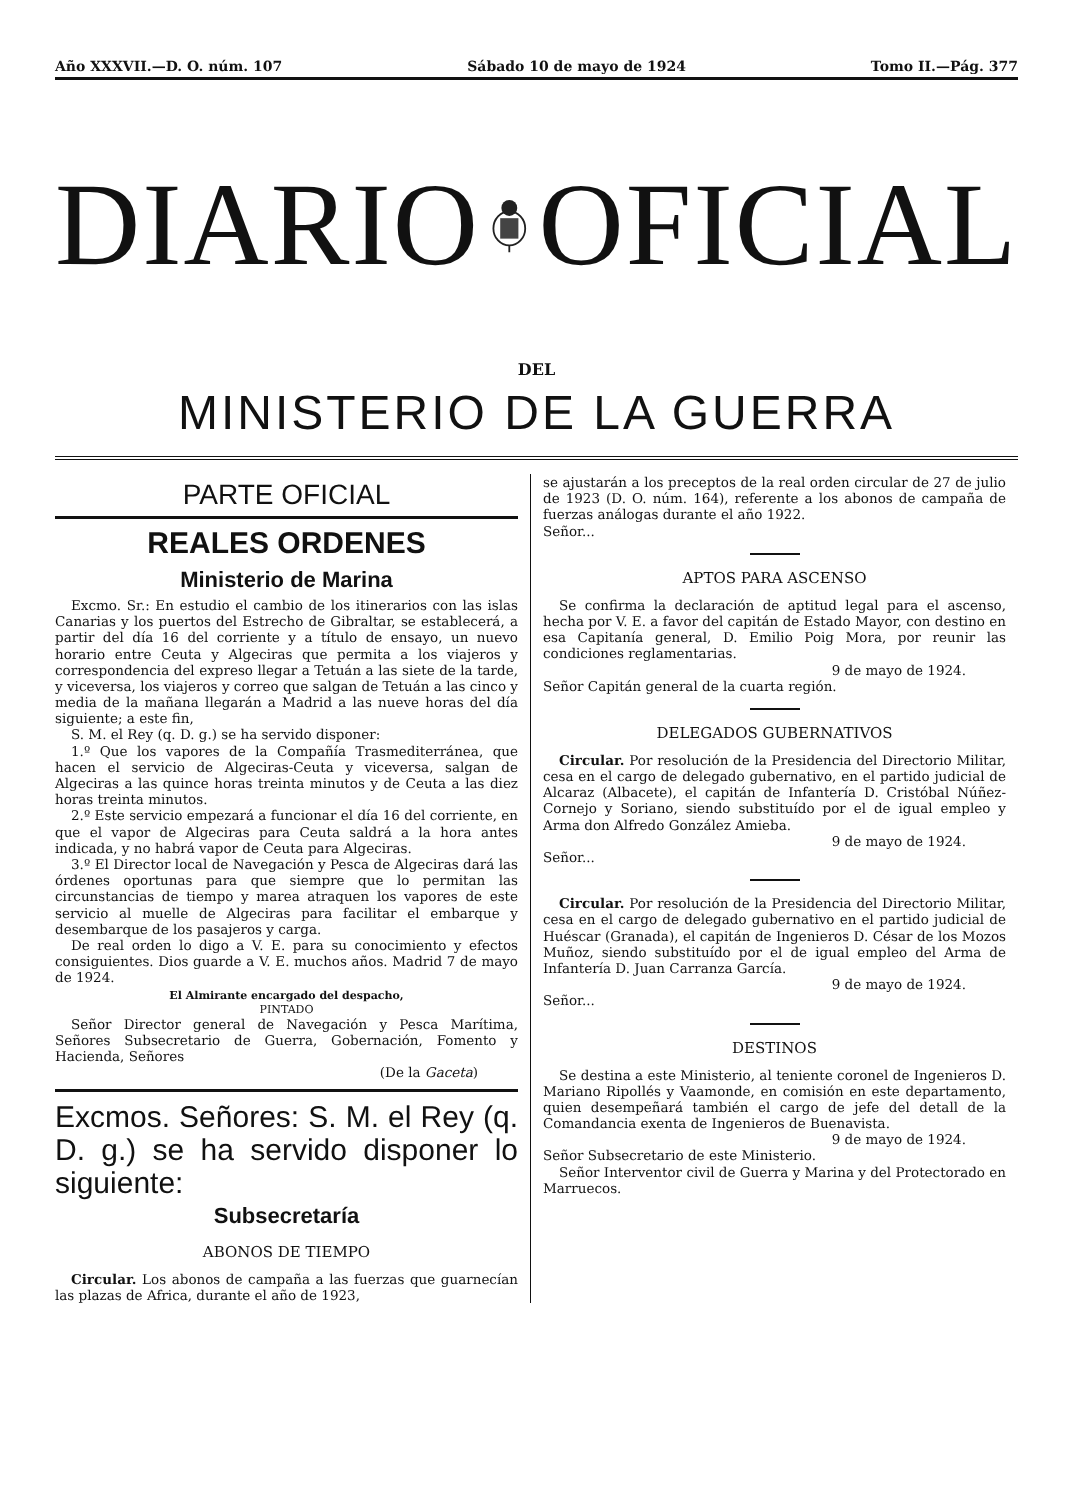Año XXXVII.—D. O. núm. 107 Sábado 10 de mayo de 1924 Tomo II.—Pág. 377
DIARIO OFICIAL
DEL
MINISTERIO DE LA GUERRA
PARTE OFICIAL
REALES ORDENES
Ministerio de Marina
Excmo. Sr.: En estudio el cambio de los itinerarios con las islas Canarias y los puertos del Estrecho de Gibraltar, se establecerá, a partir del día 16 del corriente y a título de ensayo, un nuevo horario entre Ceuta y Algeciras que permita a los viajeros y correspondencia del expreso llegar a Tetuán a las siete de la tarde, y viceversa, los viajeros y correo que salgan de Tetuán a las cinco y media de la mañana llegarán a Madrid a las nueve horas del día siguiente; a este fin,
S. M. el Rey (q. D. g.) se ha servido disponer:
1.º Que los vapores de la Compañía Trasmediterránea, que hacen el servicio de Algeciras-Ceuta y viceversa, salgan de Algeciras a las quince horas treinta minutos y de Ceuta a las diez horas treinta minutos.
2.º Este servicio empezará a funcionar el día 16 del corriente, en que el vapor de Algeciras para Ceuta saldrá a la hora antes indicada, y no habrá vapor de Ceuta para Algeciras.
3.º El Director local de Navegación y Pesca de Algeciras dará las órdenes oportunas para que siempre que lo permitan las circunstancias de tiempo y marea atraquen los vapores de este servicio al muelle de Algeciras para facilitar el embarque y desembarque de los pasajeros y carga.
De real orden lo digo a V. E. para su conocimiento y efectos consiguientes. Dios guarde a V. E. muchos años. Madrid 7 de mayo de 1924.
El Almirante encargado del despacho,
PINTADO
Señor Director general de Navegación y Pesca Marítima, Señores Subsecretario de Guerra, Gobernación, Fomento y Hacienda, Señores
(De la Gaceta)
Excmos. Señores: S. M. el Rey (q. D. g.) se ha servido disponer lo siguiente:
Subsecretaría
ABONOS DE TIEMPO
Circular. Los abonos de campaña a las fuerzas que guarnecían las plazas de Africa, durante el año de 1923,
se ajustarán a los preceptos de la real orden circular de 27 de julio de 1923 (D. O. núm. 164), referente a los abonos de campaña de fuerzas análogas durante el año 1922.
Señor...
APTOS PARA ASCENSO
Se confirma la declaración de aptitud legal para el ascenso, hecha por V. E. a favor del capitán de Estado Mayor, con destino en esa Capitanía general, D. Emilio Poig Mora, por reunir las condiciones reglamentarias.
9 de mayo de 1924.
Señor Capitán general de la cuarta región.
DELEGADOS GUBERNATIVOS
Circular. Por resolución de la Presidencia del Directorio Militar, cesa en el cargo de delegado gubernativo, en el partido judicial de Alcaraz (Albacete), el capitán de Infantería D. Cristóbal Núñez-Cornejo y Soriano, siendo substituído por el de igual empleo y Arma don Alfredo González Amieba.
9 de mayo de 1924.
Señor...
Circular. Por resolución de la Presidencia del Directorio Militar, cesa en el cargo de delegado gubernativo en el partido judicial de Huéscar (Granada), el capitán de Ingenieros D. César de los Mozos Muñoz, siendo substituído por el de igual empleo del Arma de Infantería D. Juan Carranza García.
9 de mayo de 1924.
Señor...
DESTINOS
Se destina a este Ministerio, al teniente coronel de Ingenieros D. Mariano Ripollés y Vaamonde, en comisión en este departamento, quien desempeñará también el cargo de jefe del detall de la Comandancia exenta de Ingenieros de Buenavista.
9 de mayo de 1924.
Señor Subsecretario de este Ministerio.
Señor Interventor civil de Guerra y Marina y del Protectorado en Marruecos.